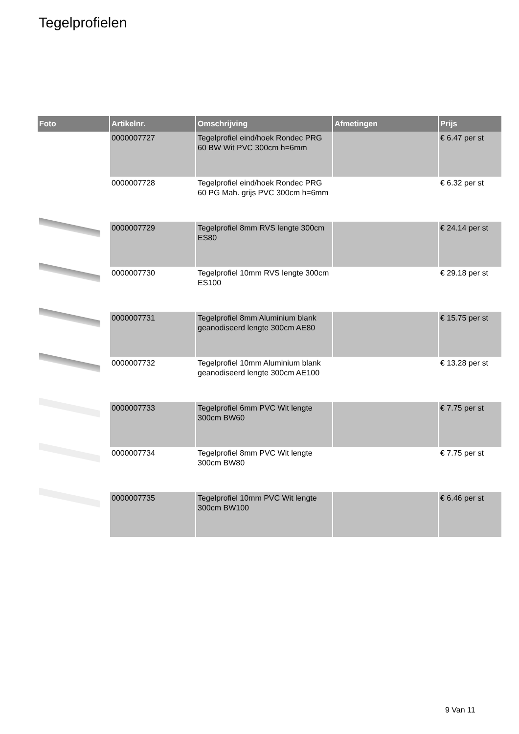Tegelprofielen
| Foto | Artikelnr. | Omschrijving | Afmetingen | Prijs |
| --- | --- | --- | --- | --- |
| | 0000007727 | Tegelprofiel eind/hoek Rondec PRG 60 BW Wit PVC 300cm h=6mm | | € 6.47 per st |
| | 0000007728 | Tegelprofiel eind/hoek Rondec PRG 60 PG Mah. grijs PVC 300cm h=6mm | | € 6.32 per st |
| | 0000007729 | Tegelprofiel 8mm RVS lengte 300cm ES80 | | € 24.14 per st |
| | 0000007730 | Tegelprofiel 10mm RVS lengte 300cm ES100 | | € 29.18 per st |
| | 0000007731 | Tegelprofiel 8mm Aluminium blank geanodiseerd lengte 300cm AE80 | | € 15.75 per st |
| | 0000007732 | Tegelprofiel 10mm Aluminium blank geanodiseerd lengte 300cm AE100 | | € 13.28 per st |
| | 0000007733 | Tegelprofiel 6mm PVC Wit lengte 300cm BW60 | | € 7.75 per st |
| | 0000007734 | Tegelprofiel 8mm PVC Wit lengte 300cm BW80 | | € 7.75 per st |
| | 0000007735 | Tegelprofiel 10mm PVC Wit lengte 300cm BW100 | | € 6.46 per st |
9 Van 11